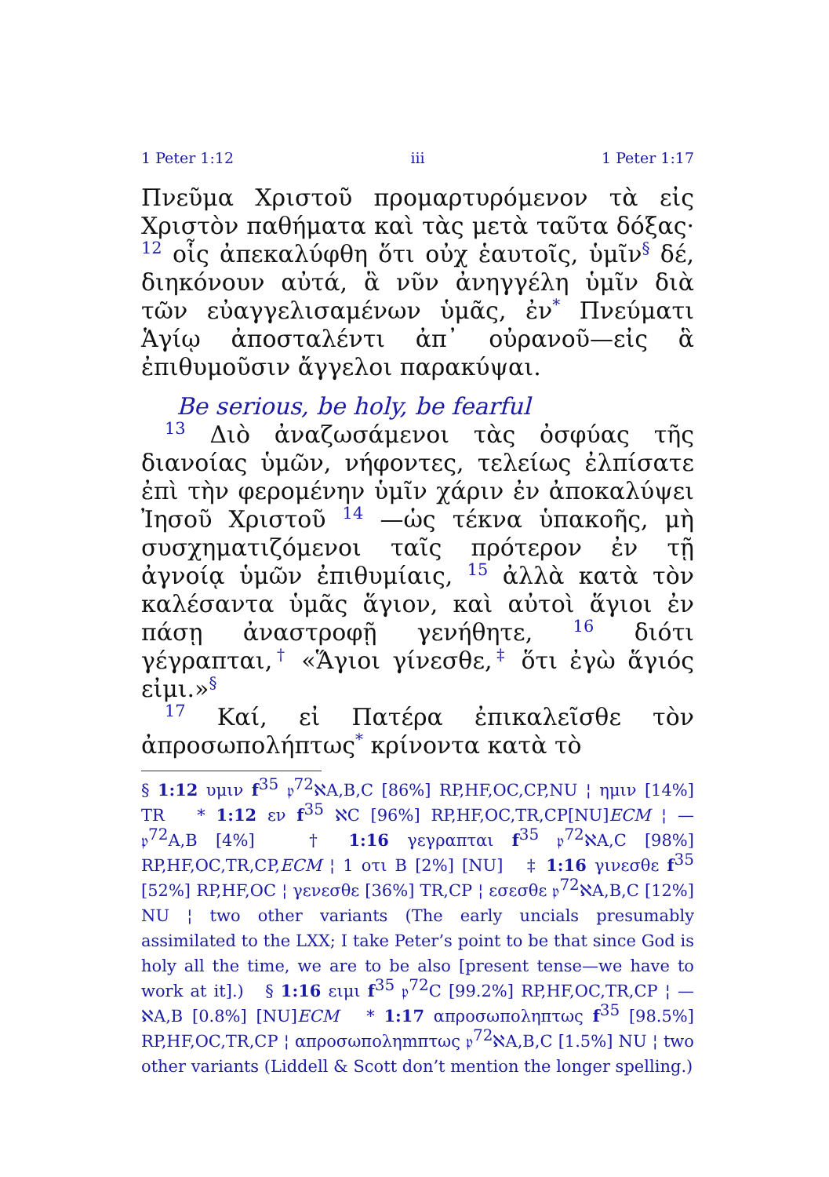1 Peter 1:12 iii 1 Peter 1:17
Πνεῦμα Χριστοῦ προμαρτυρόμενον τὰ εἰς Χριστὸν παθήματα καὶ τὰς μετὰ ταῦτα δόξας· 12 οἷς ἀπεκαλύφθη ὅτι οὐχ ἑαυτοῖς, ὑμῖν<sup>§</sup> δέ, διηκόνουν αὐτά, ἃ νῦν ἀνηγγέλη ὑμῖν διὰ τῶν εὐαγγελισαμένων ὑμᾶς, ἐν<sup>*</sup> Πνεύματι Ἁγίῳ ἀποσταλέντι ἀπ᾿ οὐρανοῦ—εἰς ἃ ἐπιθυμοῦσιν ἄγγελοι παρακύψαι.
Be serious, be holy, be fearful
13 Διὸ ἀναζωσάμενοι τὰς ὀσφύας τῆς διανοίας ὑμῶν, νήφοντες, τελείως ἐλπίσατε ἐπὶ τὴν φερομένην ὑμῖν χάριν ἐν ἀποκαλύψει Ἰησοῦ Χριστοῦ 14 —ὡς τέκνα ὑπακοῆς, μὴ συσχηματιζόμενοι ταῖς πρότερον ἐν τῇ ἀγνοίᾳ ὑμῶν ἐπιθυμίαις, 15 ἀλλὰ κατὰ τὸν καλέσαντα ὑμᾶς ἅγιον, καὶ αὐτοὶ ἅγιοι ἐν πάσῃ ἀναστροφῇ γενήθητε, 16 διότι γέγραπται,<sup>†</sup> «Ἅγιοι γίνεσθε,<sup>‡</sup> ὅτι ἐγὼ ἅγιός εἰμι.»<sup>§</sup>
17 Καί, εἰ Πατέρα ἐπικαλεῖσθε τὸν ἀπροσωπολήπτως<sup>*</sup> κρίνοντα κατὰ τὸ
§ 1:12 υμιν f<sup>35</sup> 𝔭<sup>72</sup>ℵA,B,C [86%] RP,HF,OC,CP,NU ¦ ημιν [14%] TR * 1:12 εν f<sup>35</sup> ℵC [96%] RP,HF,OC,TR,CP[NU]ECM ¦ — 𝔭<sup>72</sup>A,B [4%] † 1:16 γεγραπται f<sup>35</sup> 𝔭<sup>72</sup>ℵA,C [98%] RP,HF,OC,TR,CP,ECM ¦ 1 οτι B [2%] [NU] ‡ 1:16 γινεσθε f<sup>35</sup> [52%] RP,HF,OC ¦ γενεσθε [36%] TR,CP ¦ εσεσθε 𝔭<sup>72</sup>ℵA,B,C [12%] NU ¦ two other variants (The early uncials presumably assimilated to the LXX; I take Peter’s point to be that since God is holy all the time, we are to be also [present tense—we have to work at it].) § 1:16 ειμι f<sup>35</sup> 𝔭<sup>72</sup>C [99.2%] RP,HF,OC,TR,CP ¦ — ℵA,B [0.8%] [NU]ECM * 1:17 απροσωποληπτως f<sup>35</sup> [98.5%] RP,HF,OC,TR,CP ¦ απροσωποληmπτως 𝔭<sup>72</sup>ℵA,B,C [1.5%] NU ¦ two other variants (Liddell & Scott don’t mention the longer spelling.)